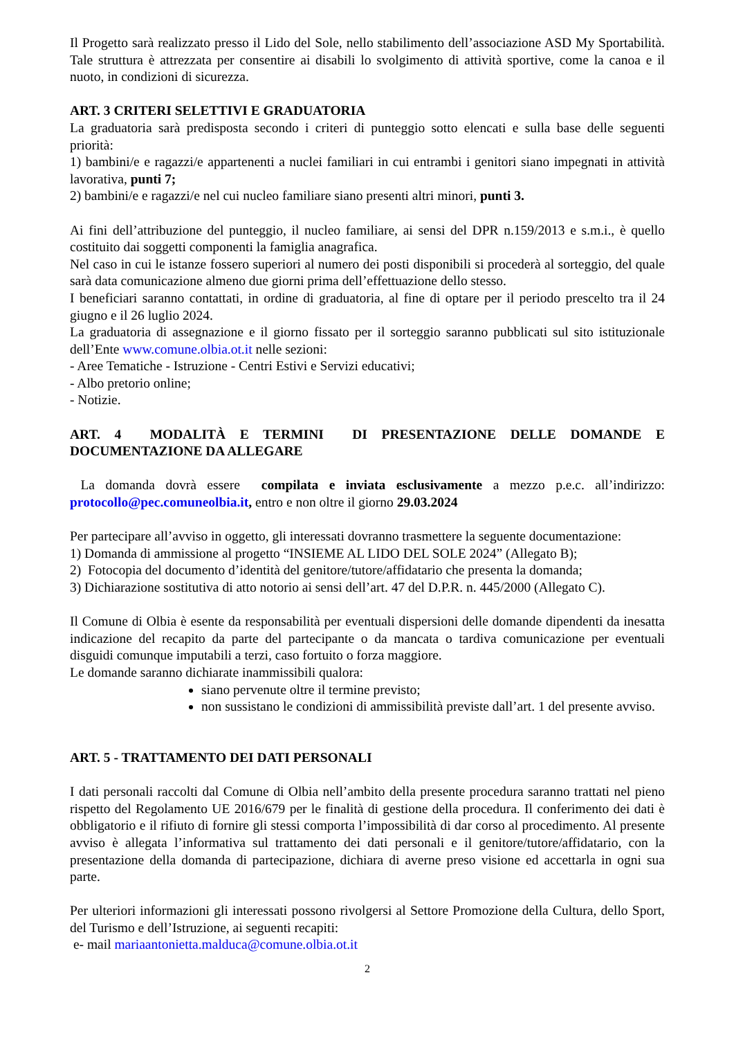Il Progetto sarà realizzato presso il Lido del Sole, nello stabilimento dell’associazione ASD My Sportabilità. Tale struttura è attrezzata per consentire ai disabili lo svolgimento di attività sportive, come la canoa e il nuoto, in condizioni di sicurezza.
ART. 3 CRITERI SELETTIVI E GRADUATORIA
La graduatoria sarà predisposta secondo i criteri di punteggio sotto elencati e sulla base delle seguenti priorità:
1) bambini/e e ragazzi/e appartenenti a nuclei familiari in cui entrambi i genitori siano impegnati in attività lavorativa, punti 7;
2) bambini/e e ragazzi/e nel cui nucleo familiare siano presenti altri minori, punti 3.
Ai fini dell’attribuzione del punteggio, il nucleo familiare, ai sensi del DPR n.159/2013 e s.m.i., è quello costituito dai soggetti componenti la famiglia anagrafica.
Nel caso in cui le istanze fossero superiori al numero dei posti disponibili si procederà al sorteggio, del quale sarà data comunicazione almeno due giorni prima dell’effettuazione dello stesso.
I beneficiari saranno contattati, in ordine di graduatoria, al fine di optare per il periodo prescelto tra il 24 giugno e il 26 luglio 2024.
La graduatoria di assegnazione e il giorno fissato per il sorteggio saranno pubblicati sul sito istituzionale dell’Ente www.comune.olbia.ot.it nelle sezioni:
- Aree Tematiche - Istruzione - Centri Estivi e Servizi educativi;
- Albo pretorio online;
- Notizie.
ART. 4 MODALITÀ E TERMINI DI PRESENTAZIONE DELLE DOMANDE E DOCUMENTAZIONE DA ALLEGARE
La domanda dovrà essere compilata e inviata esclusivamente a mezzo p.e.c. all’indirizzo: protocollo@pec.comuneolbia.it, entro e non oltre il giorno 29.03.2024
Per partecipare all’avviso in oggetto, gli interessati dovranno trasmettere la seguente documentazione:
1) Domanda di ammissione al progetto “INSIEME AL LIDO DEL SOLE 2024” (Allegato B);
2) Fotocopia del documento d’identità del genitore/tutore/affidatario che presenta la domanda;
3) Dichiarazione sostitutiva di atto notorio ai sensi dell’art. 47 del D.P.R. n. 445/2000 (Allegato C).
Il Comune di Olbia è esente da responsabilità per eventuali dispersioni delle domande dipendenti da inesatta indicazione del recapito da parte del partecipante o da mancata o tardiva comunicazione per eventuali disguidi comunque imputabili a terzi, caso fortuito o forza maggiore.
Le domande saranno dichiarate inammissibili qualora:
siano pervenute oltre il termine previsto;
non sussistano le condizioni di ammissibilità previste dall’art. 1 del presente avviso.
ART. 5 - TRATTAMENTO DEI DATI PERSONALI
I dati personali raccolti dal Comune di Olbia nell’ambito della presente procedura saranno trattati nel pieno rispetto del Regolamento UE 2016/679 per le finalità di gestione della procedura. Il conferimento dei dati è obbligatorio e il rifiuto di fornire gli stessi comporta l’impossibilità di dar corso al procedimento. Al presente avviso è allegata l’informativa sul trattamento dei dati personali e il genitore/tutore/affidatario, con la presentazione della domanda di partecipazione, dichiara di averne preso visione ed accettarla in ogni sua parte.
Per ulteriori informazioni gli interessati possono rivolgersi al Settore Promozione della Cultura, dello Sport, del Turismo e dell’Istruzione, ai seguenti recapiti:
e- mail mariaantonietta.malduca@comune.olbia.ot.it
2